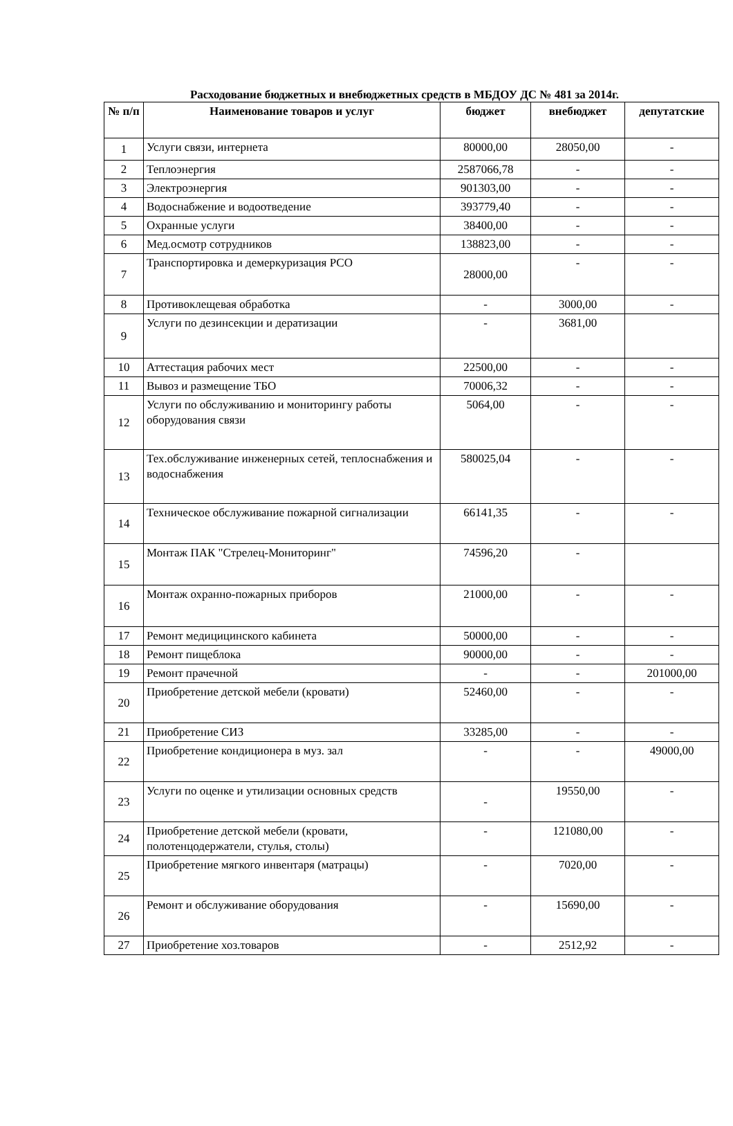Расходование бюджетных и внебюджетных средств в МБДОУ ДС № 481 за 2014г.
| № п/п | Наименование товаров и услуг | бюджет | внебюджет | депутатские |
| --- | --- | --- | --- | --- |
| 1 | Услуги связи, интернета | 80000,00 | 28050,00 | - |
| 2 | Теплоэнергия | 2587066,78 | - | - |
| 3 | Электроэнергия | 901303,00 | - | - |
| 4 | Водоснабжение и водоотведение | 393779,40 | - | - |
| 5 | Охранные услуги | 38400,00 | - | - |
| 6 | Мед.осмотр сотрудников | 138823,00 | - | - |
| 7 | Транспортировка и демеркуризация РСО | 28000,00 | - | - |
| 8 | Противоклещевая обработка | - | 3000,00 | - |
| 9 | Услуги по дезинсекции и дератизации | - | 3681,00 | |
| 10 | Аттестация рабочих мест | 22500,00 | - | - |
| 11 | Вывоз и размещение ТБО | 70006,32 | - | - |
| 12 | Услуги по обслуживанию и мониторингу работы оборудования связи | 5064,00 | - | - |
| 13 | Тех.обслуживание инженерных сетей, теплоснабжения и водоснабжения | 580025,04 | - | - |
| 14 | Техническое обслуживание пожарной сигнализации | 66141,35 | - | - |
| 15 | Монтаж ПАК "Стрелец-Мониторинг" | 74596,20 | - | |
| 16 | Монтаж охранно-пожарных приборов | 21000,00 | - | - |
| 17 | Ремонт медицицинского кабинета | 50000,00 | - | - |
| 18 | Ремонт пищеблока | 90000,00 | - | - |
| 19 | Ремонт прачечной | - | - | 201000,00 |
| 20 | Приобретение детской мебели (кровати) | 52460,00 | - | - |
| 21 | Приобретение СИЗ | 33285,00 | - | - |
| 22 | Приобретение кондиционера в муз. зал | - | - | 49000,00 |
| 23 | Услуги по оценке и утилизации основных средств | - | 19550,00 | - |
| 24 | Приобретение детской мебели (кровати, полотенцодержатели, стулья, столы) | - | 121080,00 | - |
| 25 | Приобретение мягкого инвентаря (матрацы) | - | 7020,00 | - |
| 26 | Ремонт и обслуживание оборудования | - | 15690,00 | - |
| 27 | Приобретение хоз.товаров | - | 2512,92 | - |